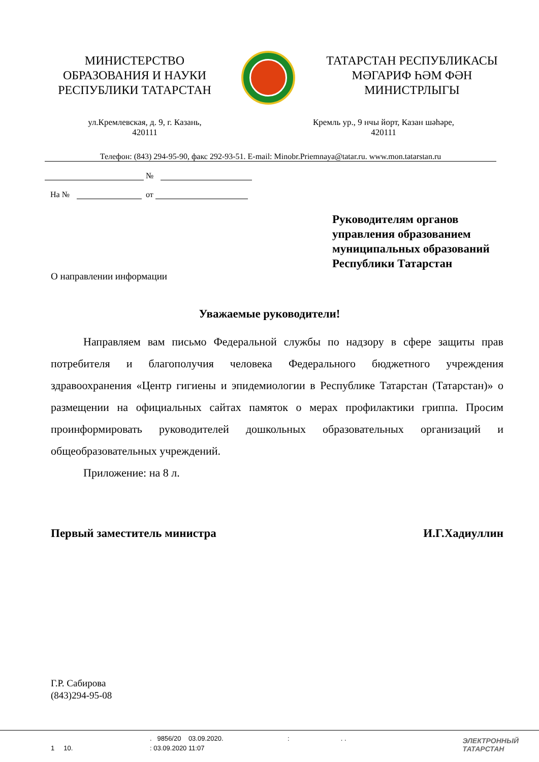МИНИСТЕРСТВО
ОБРАЗОВАНИЯ И НАУКИ
РЕСПУБЛИКИ ТАТАРСТАН
ТАТАРСТАН РЕСПУБЛИКАСЫ
МӘГАРИФ ҺӘМ ФӘН
МИНИСТРЛЫГЫ
ул.Кремлевская, д. 9, г. Казань,
420111
Кремль ур., 9 нчы йорт, Казан шәһәре,
420111
Телефон: (843) 294-95-90, факс 292-93-51. E-mail: Minobr.Priemnaya@tatar.ru. www.mon.tatarstan.ru
№
На № от
Руководителям органов управления образованием муниципальных образований Республики Татарстан
О направлении информации
Уважаемые руководители!
Направляем вам письмо Федеральной службы по надзору в сфере защиты прав потребителя и благополучия человека Федерального бюджетного учреждения здравоохранения «Центр гигиены и эпидемиологии в Республике Татарстан (Татарстан)» о размещении на официальных сайтах памяток о мерах профилактики гриппа. Просим проинформировать руководителей дошкольных образовательных организаций и общеобразовательных учреждений.
Приложение: на 8 л.
Первый заместитель министра И.Г.Хадиуллин
Г.Р. Сабирова
(843)294-95-08
. 9856/20 03.09.2020. : . .
1 10. : 03.09.2020 11:07
ЭЛЕКТРОННЫЙ
ТАТАРСТАН